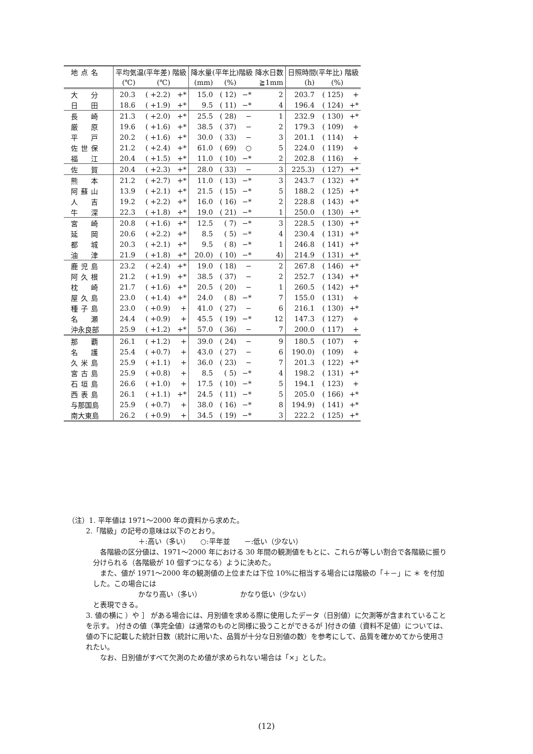| 地点名 | 平均気温(平年差) 階級 | | | 降水量(平年比)階級 降水日数 | | | | 日照時間(平年比) 階級 | | |
| --- | --- | --- | --- | --- | --- | --- | --- | --- | --- | --- |
| | (℃) | (℃) | | (mm) | (%) | | ≧1mm | (h) | (%) | |
| 大 分 | 20.3 | ( +2.2) | +* | 15.0 | ( 12) | −* | 2 | 203.7 | ( 125) | + |
| 日 田 | 18.6 | ( +1.9) | +* | 9.5 | ( 11) | −* | 4 | 196.4 | ( 124) | +* |
| 長 崎 | 21.3 | ( +2.0) | +* | 25.5 | ( 28) | − | 1 | 232.9 | ( 130) | +* |
| 厳 原 | 19.6 | ( +1.6) | +* | 38.5 | ( 37) | − | 2 | 179.3 | ( 109) | + |
| 平 戸 | 20.2 | ( +1.6) | +* | 30.0 | ( 33) | − | 3 | 201.1 | ( 114) | + |
| 佐世保 | 21.2 | ( +2.4) | +* | 61.0 | ( 69) | ○ | 5 | 224.0 | ( 119) | + |
| 福 江 | 20.4 | ( +1.5) | +* | 11.0 | ( 10) | −* | 2 | 202.8 | ( 116) | + |
| 佐 賀 | 20.4 | ( +2.3) | +* | 28.0 | ( 33) | − | 3 | 225.3) | ( 127) | +* |
| 熊 本 | 21.2 | ( +2.7) | +* | 11.0 | ( 13) | −* | 3 | 243.7 | ( 132) | +* |
| 阿蘇山 | 13.9 | ( +2.1) | +* | 21.5 | ( 15) | −* | 5 | 188.2 | ( 125) | +* |
| 人 吉 | 19.2 | ( +2.2) | +* | 16.0 | ( 16) | −* | 2 | 228.8 | ( 143) | +* |
| 牛 深 | 22.3 | ( +1.8) | +* | 19.0 | ( 21) | −* | 1 | 250.0 | ( 130) | +* |
| 宮 崎 | 20.8 | ( +1.6) | +* | 12.5 | ( 7) | −* | 3 | 228.5 | ( 130) | +* |
| 延 岡 | 20.6 | ( +2.2) | +* | 8.5 | ( 5) | −* | 4 | 230.4 | ( 131) | +* |
| 都 城 | 20.3 | ( +2.1) | +* | 9.5 | ( 8) | −* | 1 | 246.8 | ( 141) | +* |
| 油 津 | 21.9 | ( +1.8) | +* | 20.0) | ( 10) | −* | 4) | 214.9 | ( 131) | +* |
| 鹿児島 | 23.2 | ( +2.4) | +* | 19.0 | ( 18) | − | 2 | 267.8 | ( 146) | +* |
| 阿久根 | 21.2 | ( +1.9) | +* | 38.5 | ( 37) | − | 2 | 252.7 | ( 134) | +* |
| 枕 崎 | 21.7 | ( +1.6) | +* | 20.5 | ( 20) | − | 1 | 260.5 | ( 142) | +* |
| 屋久島 | 23.0 | ( +1.4) | +* | 24.0 | ( 8) | −* | 7 | 155.0 | ( 131) | + |
| 種子島 | 23.0 | ( +0.9) | + | 41.0 | ( 27) | − | 6 | 216.1 | ( 130) | +* |
| 名 瀬 | 24.4 | ( +0.9) | + | 45.5 | ( 19) | −* | 12 | 147.3 | ( 127) | + |
| 沖永良部 | 25.9 | ( +1.2) | +* | 57.0 | ( 36) | − | 7 | 200.0 | ( 117) | + |
| 那 覇 | 26.1 | ( +1.2) | + | 39.0 | ( 24) | − | 9 | 180.5 | ( 107) | + |
| 名 護 | 25.4 | ( +0.7) | + | 43.0 | ( 27) | − | 6 | 190.0) | ( 109) | + |
| 久米島 | 25.9 | ( +1.1) | + | 36.0 | ( 23) | − | 7 | 201.3 | ( 122) | +* |
| 宮古島 | 25.9 | ( +0.8) | + | 8.5 | ( 5) | −* | 4 | 198.2 | ( 131) | +* |
| 石垣島 | 26.6 | ( +1.0) | + | 17.5 | ( 10) | −* | 5 | 194.1 | ( 123) | + |
| 西表島 | 26.1 | ( +1.1) | +* | 24.5 | ( 11) | −* | 5 | 205.0 | ( 166) | +* |
| 与那国島 | 25.9 | ( +0.7) | + | 38.0 | ( 16) | −* | 8 | 194.9) | ( 141) | +* |
| 南大東島 | 26.2 | ( +0.9) | + | 34.5 | ( 19) | −* | 3 | 222.2 | ( 125) | +* |
（注）1. 平年値は 1971～2000 年の資料から求めた。
2.「階級」の記号の意味は以下のとおり。
＋:高い（多い）　　○:平年並　　－:低い（少ない）
各階級の区分値は、1971～2000 年における 30 年間の観測値をもとに、これらが等しい割合で各階級に振り分けられる（各階級が 10 個ずつになる）ように決めた。
また、値が 1971～2000 年の観測値の上位または下位 10%に相当する場合には階級の「＋－」に ＊ を付加した。この場合には
かなり高い（多い）　　　　　　かなり低い（少ない）
と表現できる。
3. 値の横に ）や ］ がある場合には、月別値を求める際に使用したデータ（日別値）に欠測等が含まれていることを示す。 )付きの値（準完全値）は通常のものと同様に扱うことができるが ]付きの値（資料不足値）については、値の下に記載した統計日数（統計に用いた、品質が十分な日別値の数）を参考にして、品質を確かめてから使用されたい。
なお、日別値がすべて欠測のため値が求められない場合は「×」とした。
(12)